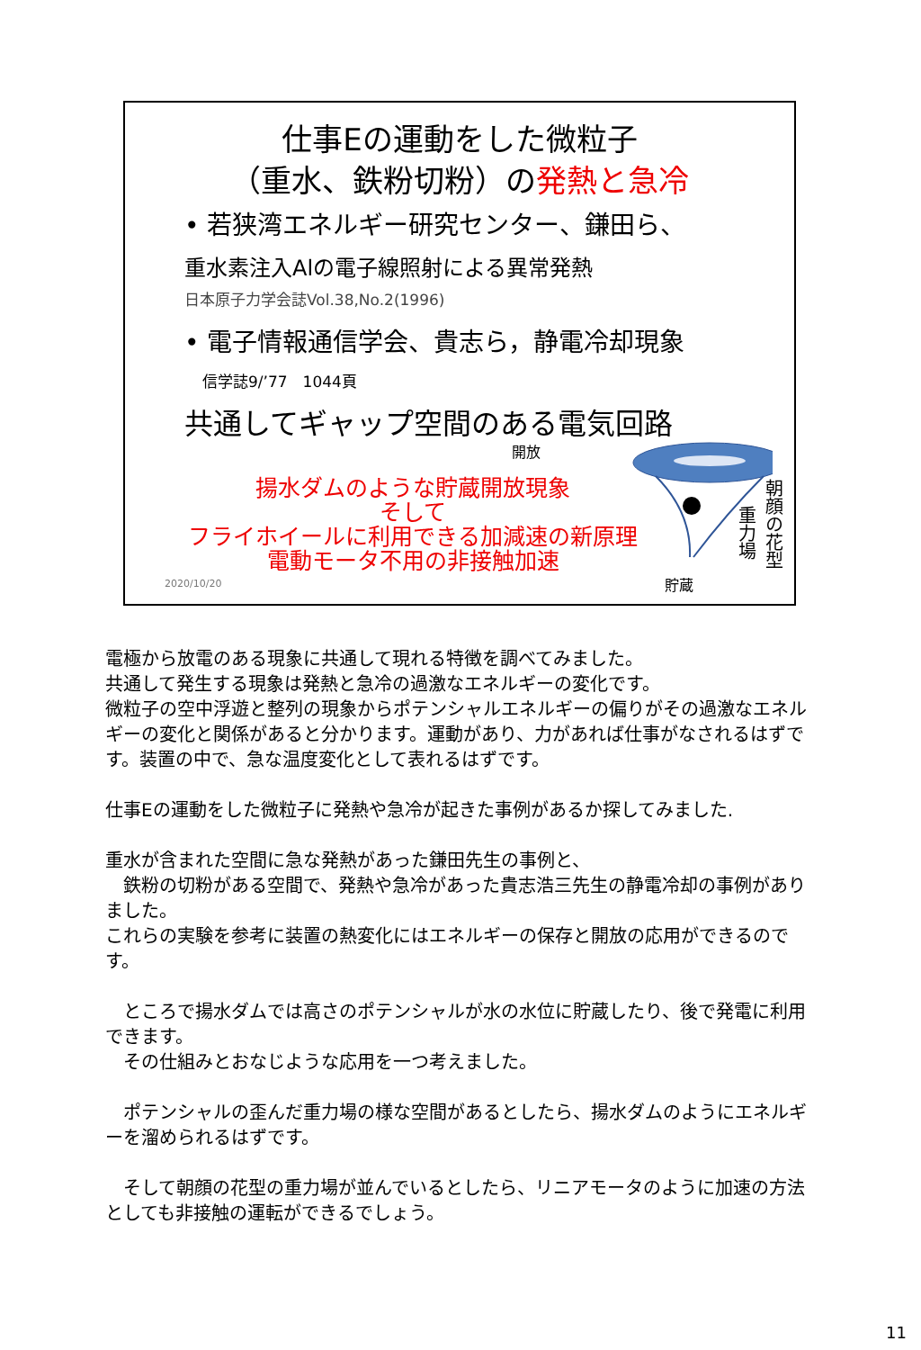仕事Eの運動をした微粒子
（重水、鉄粉切粉）の発熱と急冷
• 若狭湾エネルギー研究センター、鎌田ら、
重水素注入Alの電子線照射による異常発熱
日本原子力学会誌Vol.38,No.2(1996)
• 電子情報通信学会、貴志ら，静電冷却現象
信学誌9/’77　1044頁
共通してギャップ空間のある電気回路
開放
貯蔵
重力場
朝顔の花型
揚水ダムのような貯蔵開放現象
そして
フライホイールに利用できる加減速の新原理
電動モータ不用の非接触加速
2020/10/20
電極から放電のある現象に共通して現れる特徴を調べてみました。
共通して発生する現象は発熱と急冷の過激なエネルギーの変化です。
微粒子の空中浮遊と整列の現象からポテンシャルエネルギーの偏りがその過激なエネルギーの変化と関係があると分かります。運動があり、力があれば仕事がなされるはずです。装置の中で、急な温度変化として表れるはずです。
仕事Eの運動をした微粒子に発熱や急冷が起きた事例があるか探してみました.
重水が含まれた空間に急な発熱があった鎌田先生の事例と、
　鉄粉の切粉がある空間で、発熱や急冷があった貴志浩三先生の静電冷却の事例がありました。
これらの実験を参考に装置の熱変化にはエネルギーの保存と開放の応用ができるのです。
　ところで揚水ダムでは高さのポテンシャルが水の水位に貯蔵したり、後で発電に利用できます。
　その仕組みとおなじような応用を一つ考えました。
　ポテンシャルの歪んだ重力場の様な空間があるとしたら、揚水ダムのようにエネルギーを溜められるはずです。
　そして朝顔の花型の重力場が並んでいるとしたら、リニアモータのように加速の方法としても非接触の運転ができるでしょう。
11